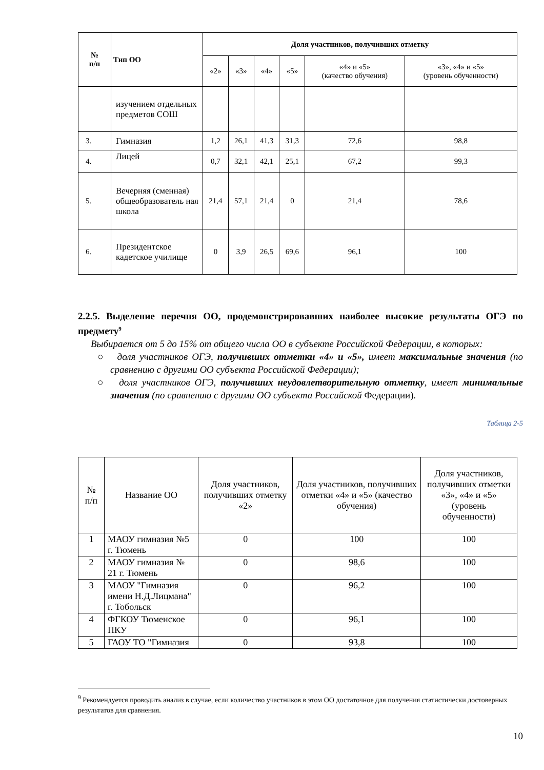| № п/п | Тип ОО | Доля участников, получивших отметку | | | | | |
| --- | --- | --- | --- | --- | --- | --- | --- |
| | | «2» | «3» | «4» | «5» | «4» и «5» (качество обучения) | «3», «4» и «5» (уровень обученности) |
| | изучением отдельных предметов СОШ | | | | | | |
| 3. | Гимназия | 1,2 | 26,1 | 41,3 | 31,3 | 72,6 | 98,8 |
| 4. | Лицей | 0,7 | 32,1 | 42,1 | 25,1 | 67,2 | 99,3 |
| 5. | Вечерняя (сменная) общеобразователь ная школа | 21,4 | 57,1 | 21,4 | 0 | 21,4 | 78,6 |
| 6. | Президентское кадетское училище | 0 | 3,9 | 26,5 | 69,6 | 96,1 | 100 |
2.2.5. Выделение перечня ОО, продемонстрировавших наиболее высокие результаты ОГЭ по предмету<sup>9</sup>
Выбирается от 5 до 15% от общего числа ОО в субъекте Российской Федерации, в которых:
○ доля участников ОГЭ, получивших отметки «4» и «5», имеет максимальные значения (по сравнению с другими ОО субъекта Российской Федерации);
○ доля участников ОГЭ, получивших неудовлетворительную отметку, имеет минимальные значения (по сравнению с другими ОО субъекта Российской Федерации).
Таблица 2-5
| № п/п | Название ОО | Доля участников, получивших отметку «2» | Доля участников, получивших отметки «4» и «5» (качество обучения) | Доля участников, получивших отметки «3», «4» и «5» (уровень обученности) |
| --- | --- | --- | --- | --- |
| 1 | МАОУ гимназия №5 г. Тюмень | 0 | 100 | 100 |
| 2 | МАОУ гимназия № 21 г. Тюмень | 0 | 98,6 | 100 |
| 3 | МАОУ "Гимназия имени Н.Д.Лицмана" г. Тобольск | 0 | 96,2 | 100 |
| 4 | ФГКОУ Тюменское ПКУ | 0 | 96,1 | 100 |
| 5 | ГАОУ ТО "Гимназия | 0 | 93,8 | 100 |
<sup>9</sup> Рекомендуется проводить анализ в случае, если количество участников в этом ОО достаточное для получения статистически достоверных результатов для сравнения.
10